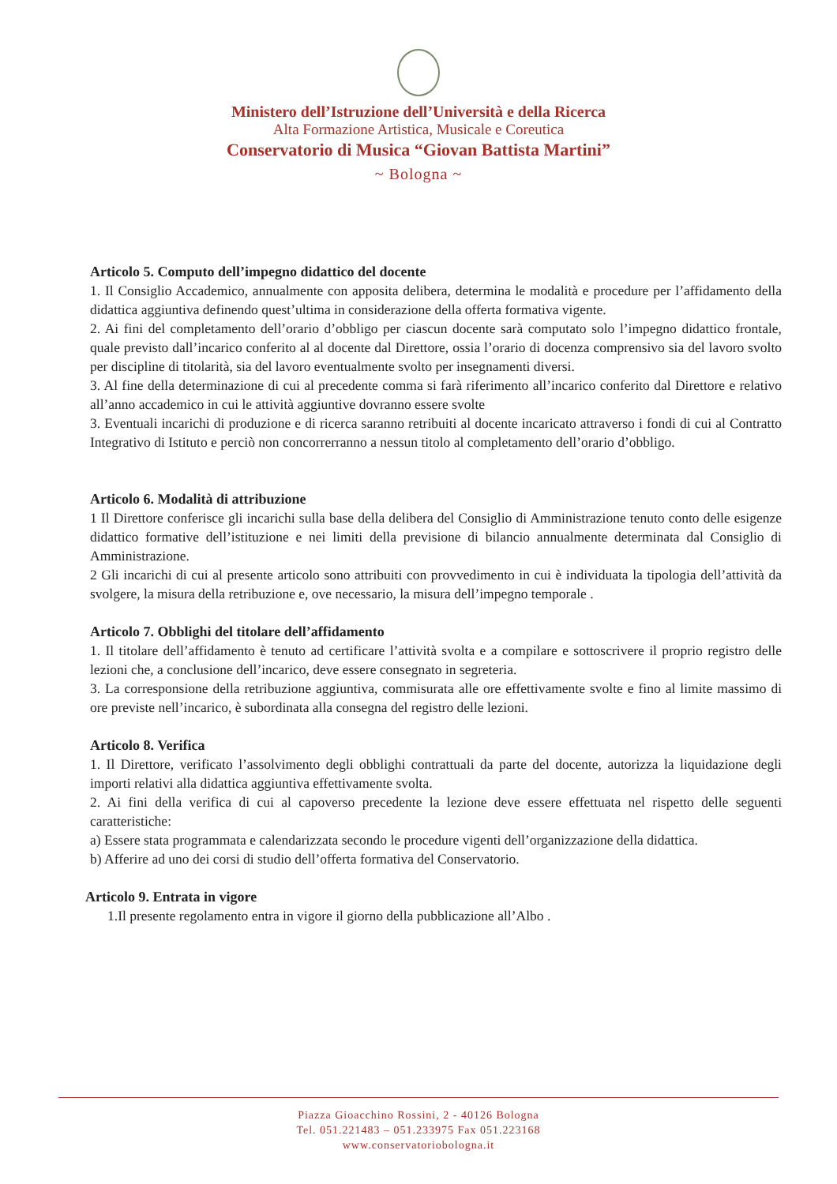Ministero dell’Istruzione dell’Università e della Ricerca
Alta Formazione Artistica, Musicale e Coreutica
Conservatorio di Musica “Giovan Battista Martini”
~ Bologna ~
Articolo 5. Computo dell’impegno didattico del docente
1. Il Consiglio Accademico, annualmente con apposita delibera, determina le modalità e procedure per l’affidamento della didattica aggiuntiva definendo quest’ultima in considerazione della offerta formativa vigente.
2. Ai fini del completamento dell’orario d’obbligo per ciascun docente sarà computato solo l’impegno didattico frontale, quale previsto dall’incarico conferito al al docente dal Direttore, ossia l’orario di docenza comprensivo sia del lavoro svolto per discipline di titolarità, sia del lavoro eventualmente svolto per insegnamenti diversi.
3. Al fine della determinazione di cui al precedente comma si farà riferimento all’incarico conferito dal Direttore e relativo all’anno accademico in cui le attività aggiuntive dovranno essere svolte
3. Eventuali incarichi di produzione e di ricerca saranno retribuiti al docente incaricato attraverso i fondi di cui al Contratto Integrativo di Istituto e perciò non concorrerranno a nessun titolo al completamento dell’orario d’obbligo.
Articolo 6. Modalità di attribuzione
1 Il Direttore conferisce gli incarichi sulla base della delibera del Consiglio di Amministrazione tenuto conto delle esigenze didattico formative dell’istituzione e nei limiti della previsione di bilancio annualmente determinata dal Consiglio di Amministrazione.
2 Gli incarichi di cui al presente articolo sono attribuiti con provvedimento in cui è individuata la tipologia dell’attività da svolgere, la misura della retribuzione e, ove necessario, la misura dell’impegno temporale .
Articolo 7. Obblighi del titolare dell’affidamento
1. Il titolare dell’affidamento è tenuto ad certificare l’attività svolta e a compilare e sottoscrivere il proprio registro delle lezioni che, a conclusione dell’incarico, deve essere consegnato in segreteria.
3. La corresponsione della retribuzione aggiuntiva, commisurata alle ore effettivamente svolte e fino al limite massimo di ore previste nell’incarico, è subordinata alla consegna del registro delle lezioni.
Articolo 8. Verifica
1. Il Direttore, verificato l’assolvimento degli obblighi contrattuali da parte del docente, autorizza la liquidazione degli importi relativi alla didattica aggiuntiva effettivamente svolta.
2. Ai fini della verifica di cui al capoverso precedente la lezione deve essere effettuata nel rispetto delle seguenti caratteristiche:
a) Essere stata programmata e calendarizzata secondo le procedure vigenti dell’organizzazione della didattica.
b) Afferire ad uno dei corsi di studio dell’offerta formativa del Conservatorio.
Articolo 9. Entrata in vigore
1.Il presente regolamento entra in vigore il giorno della pubblicazione all’Albo .
Piazza Gioacchino Rossini, 2 - 40126 Bologna
Tel. 051.221483 – 051.233975 Fax 051.223168
www.conservatoriobologna.it